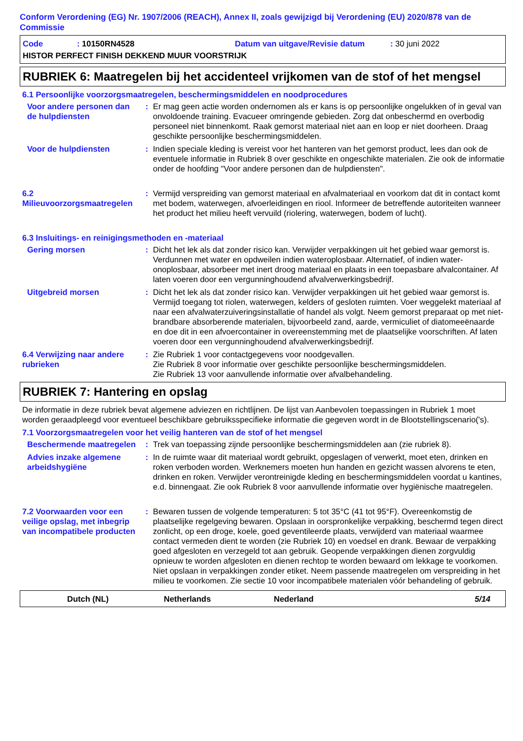Conform Verordening (EG) Nr. 1907/2006 (REACH), Annex II, zoals gewijzigd bij Verordening (EU) 2020/878 van de Commissie
Code: 10150RN4528 Datum van uitgave/Revisie datum: 30 juni 2022
HISTOR PERFECT FINISH DEKKEND MUUR VOORSTRIJK
RUBRIEK 6: Maatregelen bij het accidenteel vrijkomen van de stof of het mengsel
6.1 Persoonlijke voorzorgsmaatregelen, beschermingsmiddelen en noodprocedures
Voor andere personen dan de hulpdiensten
: Er mag geen actie worden ondernomen als er kans is op persoonlijke ongelukken of in geval van onvoldoende training. Evacueer omringende gebieden. Zorg dat onbeschermd en overbodig personeel niet binnenkomt. Raak gemorst materiaal niet aan en loop er niet doorheen. Draag geschikte persoonlijke beschermingsmiddelen.
Voor de hulpdiensten : Indien speciale kleding is vereist voor het hanteren van het gemorst product, lees dan ook de eventuele informatie in Rubriek 8 over geschikte en ongeschikte materialen. Zie ook de informatie onder de hoofding "Voor andere personen dan de hulpdiensten".
6.2 Milieuvoorzorgsmaatregelen
: Vermijd verspreiding van gemorst materiaal en afvalmateriaal en voorkom dat dit in contact komt met bodem, waterwegen, afvoerleidingen en riool. Informeer de betreffende autoriteiten wanneer het product het milieu heeft vervuild (riolering, waterwegen, bodem of lucht).
6.3 Insluitings- en reinigingsmethoden en -materiaal
Gering morsen : Dicht het lek als dat zonder risico kan. Verwijder verpakkingen uit het gebied waar gemorst is. Verdunnen met water en opdweilen indien wateroplosbaar. Alternatief, of indien water-onoplosbaar, absorbeer met inert droog materiaal en plaats in een toepasbare afvalcontainer. Af laten voeren door een vergunninghoudend afvalverwerkingsbedrijf.
Uitgebreid morsen : Dicht het lek als dat zonder risico kan. Verwijder verpakkingen uit het gebied waar gemorst is. Vermijd toegang tot riolen, waterwegen, kelders of gesloten ruimten. Voer weggelekt materiaal af naar een afvalwaterzuiveringsinstallatie of handel als volgt. Neem gemorst preparaat op met niet-brandbare absorberende materialen, bijvoorbeeld zand, aarde, vermiculiet of diatomeeënaarde en doe dit in een afvoercontainer in overeenstemming met de plaatselijke voorschriften. Af laten voeren door een vergunninghoudend afvalverwerkingsbedrijf.
6.4 Verwijzing naar andere rubrieken
: Zie Rubriek 1 voor contactgegevens voor noodgevallen.
Zie Rubriek 8 voor informatie over geschikte persoonlijke beschermingsmiddelen.
Zie Rubriek 13 voor aanvullende informatie over afvalbehandeling.
RUBRIEK 7: Hantering en opslag
De informatie in deze rubriek bevat algemene adviezen en richtlijnen. De lijst van Aanbevolen toepassingen in Rubriek 1 moet worden geraadpleegd voor eventueel beschikbare gebruiksspecifieke informatie die gegeven wordt in de Blootstellingscenario('s).
7.1 Voorzorgsmaatregelen voor het veilig hanteren van de stof of het mengsel
Beschermende maatregelen : Trek van toepassing zijnde persoonlijke beschermingsmiddelen aan (zie rubriek 8).
Advies inzake algemene arbeidshygiëne
: In de ruimte waar dit materiaal wordt gebruikt, opgeslagen of verwerkt, moet eten, drinken en roken verboden worden. Werknemers moeten hun handen en gezicht wassen alvorens te eten, drinken en roken. Verwijder verontreinigde kleding en beschermingsmiddelen voordat u kantines, e.d. binnengaat. Zie ook Rubriek 8 voor aanvullende informatie over hygiënische maatregelen.
7.2 Voorwaarden voor een veilige opslag, met inbegrip van incompatibele producten
: Bewaren tussen de volgende temperaturen: 5 tot 35°C (41 tot 95°F). Overeenkomstig de plaatselijke regelgeving bewaren. Opslaan in oorspronkelijke verpakking, beschermd tegen direct zonlicht, op een droge, koele, goed geventileerde plaats, verwijderd van materiaal waarmee contact vermeden dient te worden (zie Rubriek 10) en voedsel en drank. Bewaar de verpakking goed afgesloten en verzegeld tot aan gebruik. Geopende verpakkingen dienen zorgvuldig opnieuw te worden afgesloten en dienen rechtop te worden bewaard om lekkage te voorkomen. Niet opslaan in verpakkingen zonder etiket. Neem passende maatregelen om verspreiding in het milieu te voorkomen. Zie sectie 10 voor incompatibele materialen vóór behandeling of gebruik.
Dutch (NL) Netherlands Nederland 5/14